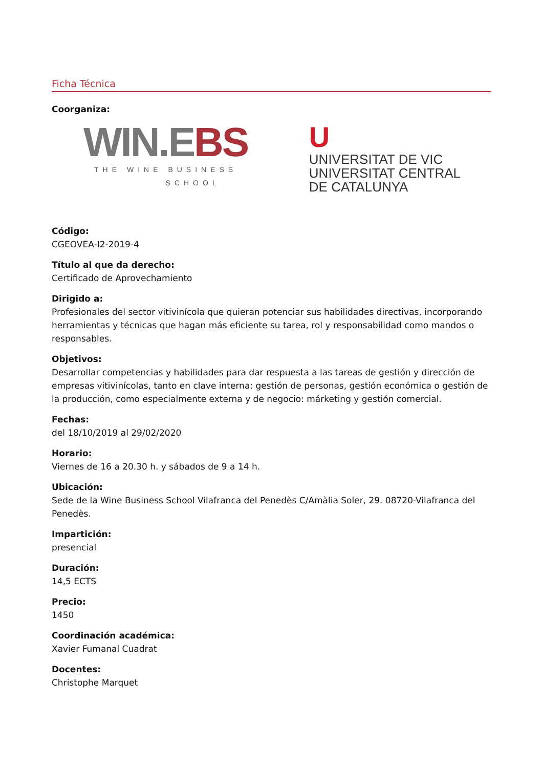Ficha Técnica
Coorganiza:
WIN.EBS
THE WINE BUSINESS
SCHOOL
U
UNIVERSITAT DE VIC
UNIVERSITAT CENTRAL
DE CATALUNYA
Código:
CGEOVEA-I2-2019-4
Título al que da derecho:
Certificado de Aprovechamiento
Dirigido a:
Profesionales del sector vitivinícola que quieran potenciar sus habilidades directivas, incorporando herramientas y técnicas que hagan más eficiente su tarea, rol y responsabilidad como mandos o responsables.
Objetivos:
Desarrollar competencias y habilidades para dar respuesta a las tareas de gestión y dirección de empresas vitivinícolas, tanto en clave interna: gestión de personas, gestión económica o gestión de la producción, como especialmente externa y de negocio: márketing y gestión comercial.
Fechas:
del 18/10/2019 al 29/02/2020
Horario:
Viernes de 16 a 20.30 h. y sábados de 9 a 14 h.
Ubicación:
Sede de la Wine Business School Vilafranca del Penedès C/Amàlia Soler, 29. 08720-Vilafranca del Penedès.
Impartición:
presencial
Duración:
14,5 ECTS
Precio:
1450
Coordinación académica:
Xavier Fumanal Cuadrat
Docentes:
Christophe Marquet